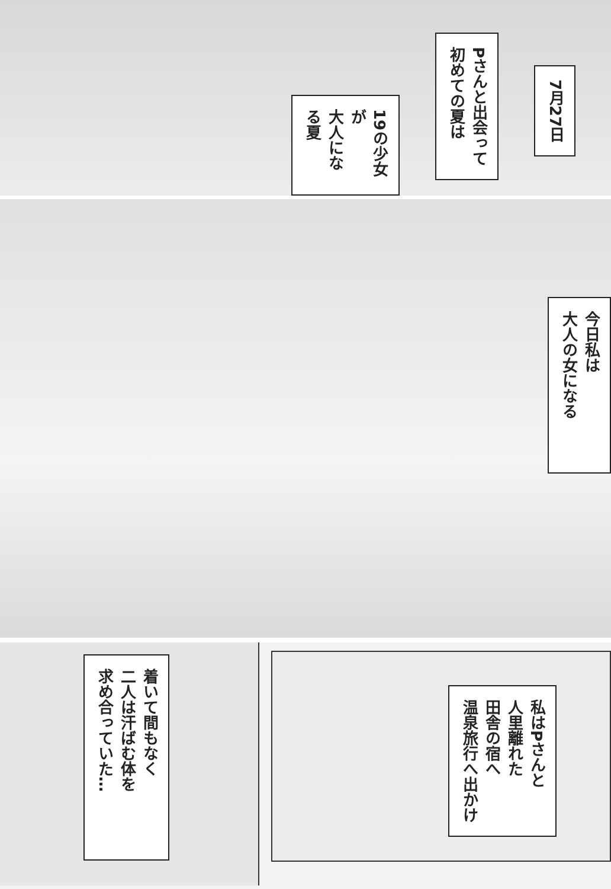7月27日
Pさんと出会って
初めての夏は
19の少女が
大人になる夏
今日私は
大人の女になる
私はPさんと
人里離れた
田舎の宿へ
温泉旅行へ出かけ
着いて間もなく
二人は汗ばむ体を
求め合っていた…